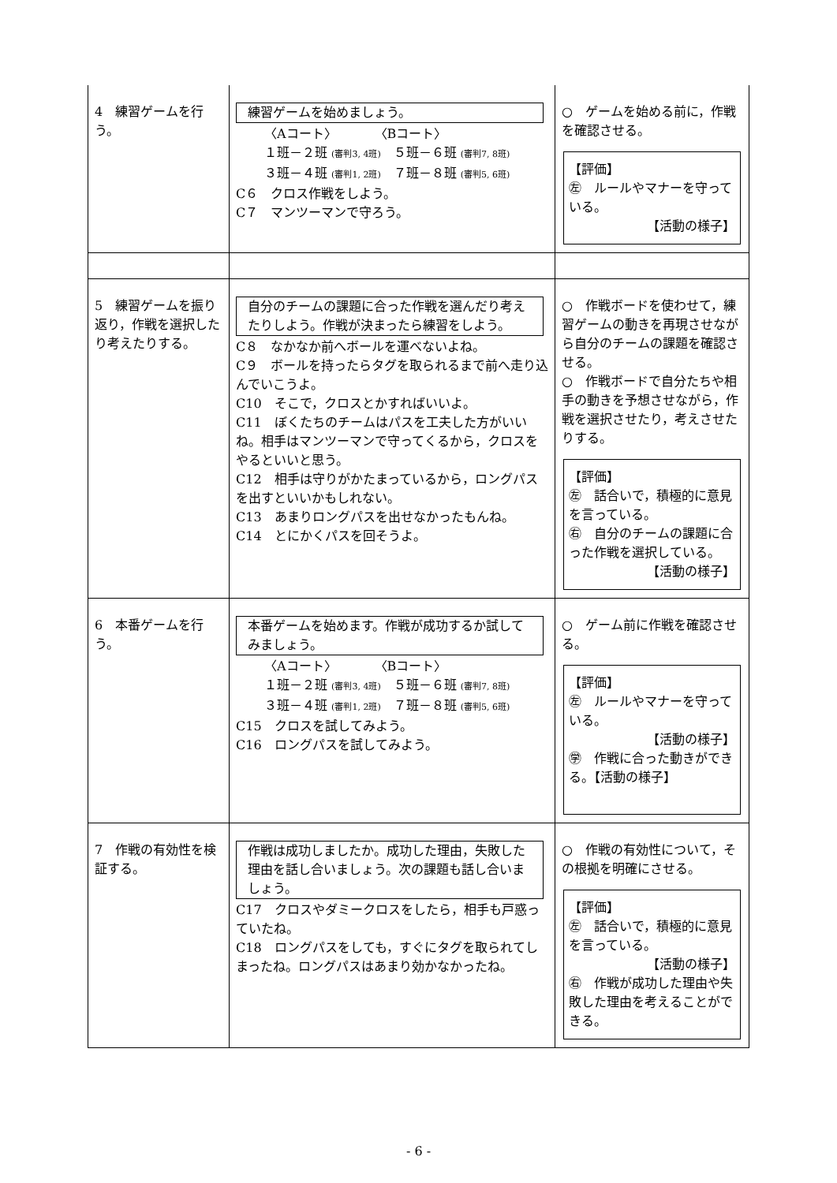| 4 練習ゲームを行う。 | 練習ゲームを始めましょう。 〈Aコート〉 〈Bコート〉 １班－２班 (審判3, 4班) ５班－６班 (審判7, 8班) ３班－４班 (審判1, 2班) ７班－８班 (審判5, 6班) C６ クロス作戦をしよう。 C７ マンツーマンで守ろう。 | ○ ゲームを始める前に，作戦を確認させる。 【評価】 ㊧ ルールやマナーを守っている。 【活動の様子】 |
| 5 練習ゲームを振り返り，作戦を選択したり考えたりする。 | 自分のチームの課題に合った作戦を選んだり考えたりしよう。作戦が決まったら練習をしよう。 C８ なかなか前へボールを運べないよね。 C９ ボールを持ったらタグを取られるまで前へ走り込んでいこうよ。 C10 そこで，クロスとかすればいいよ。 C11 ぼくたちのチームはパスを工夫した方がいいね。相手はマンツーマンで守ってくるから，クロスをやるといいと思う。 C12 相手は守りがかたまっているから，ロングパスを出すといいかもしれない。 C13 あまりロングパスを出せなかったもんね。 C14 とにかくパスを回そうよ。 | ○ 作戦ボードを使わせて，練習ゲームの動きを再現させながら自分のチームの課題を確認させる。 ○ 作戦ボードで自分たちや相手の動きを予想させながら，作戦を選択させたり，考えさせたりする。 【評価】 ㊧ 話合いで，積極的に意見を言っている。 ㊨ 自分のチームの課題に合った作戦を選択している。 【活動の様子】 |
| 6 本番ゲームを行う。 | 本番ゲームを始めます。作戦が成功するか試してみましょう。 〈Aコート〉 〈Bコート〉 １班－２班 (審判3, 4班) ５班－６班 (審判7, 8班) ３班－４班 (審判1, 2班) ７班－８班 (審判5, 6班) C15 クロスを試してみよう。 C16 ロングパスを試してみよう。 | ○ ゲーム前に作戦を確認させる。 【評価】 ㊧ ルールやマナーを守っている。 【活動の様子】 ㊫ 作戦に合った動きができる。【活動の様子】 |
| 7 作戦の有効性を検証する。 | 作戦は成功しましたか。成功した理由，失敗した理由を話し合いましょう。次の課題も話し合いましょう。 C17 クロスやダミークロスをしたら，相手も戸惑っていたね。 C18 ロングパスをしても，すぐにタグを取られてしまったね。ロングパスはあまり効かなかったね。 | ○ 作戦の有効性について，その根拠を明確にさせる。 【評価】 ㊧ 話合いで，積極的に意見を言っている。 【活動の様子】 ㊨ 作戦が成功した理由や失敗した理由を考えることができる。 |
- 6 -